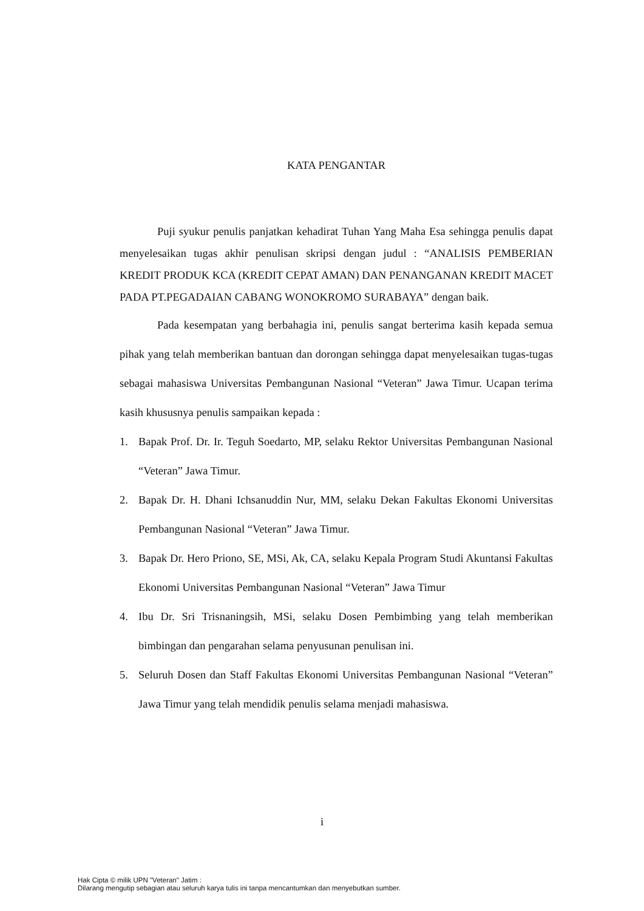KATA PENGANTAR
Puji syukur penulis panjatkan kehadirat Tuhan Yang Maha Esa sehingga penulis dapat menyelesaikan tugas akhir penulisan skripsi dengan judul : “ANALISIS PEMBERIAN KREDIT PRODUK KCA (KREDIT CEPAT AMAN) DAN PENANGANAN KREDIT MACET PADA PT.PEGADAIAN CABANG WONOKROMO SURABAYA” dengan baik.
Pada kesempatan yang berbahagia ini, penulis sangat berterima kasih kepada semua pihak yang telah memberikan bantuan dan dorongan sehingga dapat menyelesaikan tugas-tugas sebagai mahasiswa Universitas Pembangunan Nasional “Veteran” Jawa Timur. Ucapan terima kasih khususnya penulis sampaikan kepada :
1. Bapak Prof. Dr. Ir. Teguh Soedarto, MP, selaku Rektor Universitas Pembangunan Nasional “Veteran” Jawa Timur.
2. Bapak Dr. H. Dhani Ichsanuddin Nur, MM, selaku Dekan Fakultas Ekonomi Universitas Pembangunan Nasional “Veteran” Jawa Timur.
3. Bapak Dr. Hero Priono, SE, MSi, Ak, CA, selaku Kepala Program Studi Akuntansi Fakultas Ekonomi Universitas Pembangunan Nasional “Veteran” Jawa Timur
4. Ibu Dr. Sri Trisnaningsih, MSi, selaku Dosen Pembimbing yang telah memberikan bimbingan dan pengarahan selama penyusunan penulisan ini.
5. Seluruh Dosen dan Staff Fakultas Ekonomi Universitas Pembangunan Nasional “Veteran” Jawa Timur yang telah mendidik penulis selama menjadi mahasiswa.
i
Hak Cipta © milik UPN "Veteran" Jatim :
Dilarang mengutip sebagian atau seluruh karya tulis ini tanpa mencantumkan dan menyebutkan sumber.